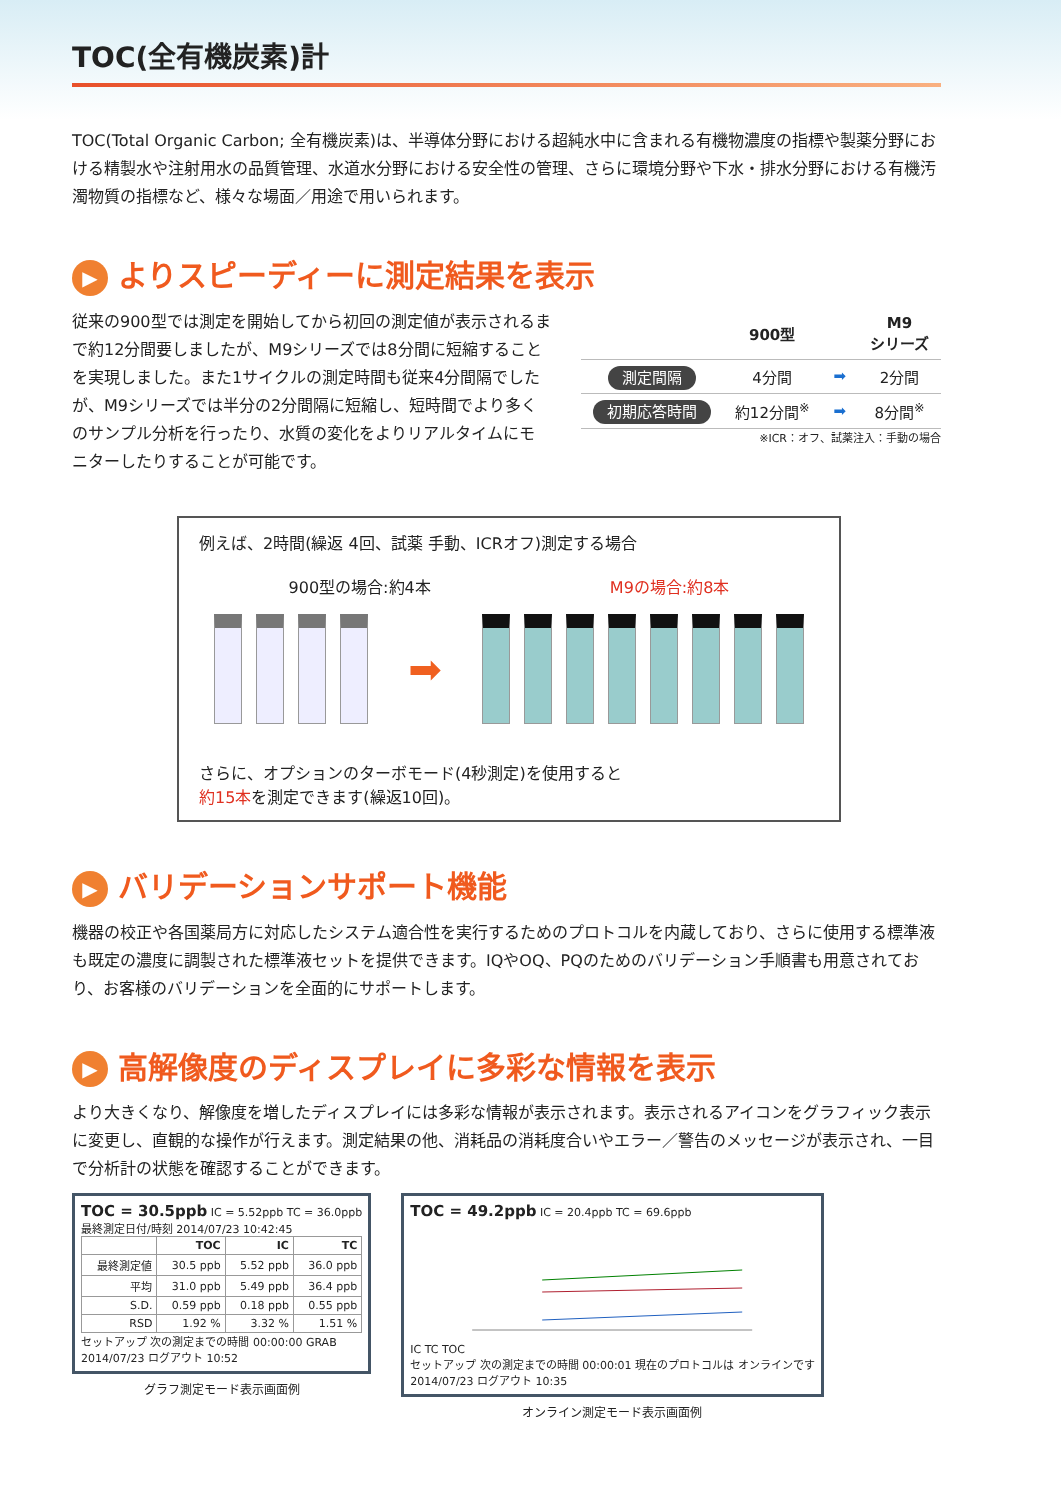TOC(全有機炭素)計
TOC(Total Organic Carbon; 全有機炭素)は、半導体分野における超純水中に含まれる有機物濃度の指標や製薬分野における精製水や注射用水の品質管理、水道水分野における安全性の管理、さらに環境分野や下水・排水分野における有機汚濁物質の指標など、様々な場面／用途で用いられます。
▶ よりスピーディーに測定結果を表示
従来の900型では測定を開始してから初回の測定値が表示されるまで約12分間要しましたが、M9シリーズでは8分間に短縮することを実現しました。また1サイクルの測定時間も従来4分間隔でしたが、M9シリーズでは半分の2分間隔に短縮し、短時間でより多くのサンプル分析を行ったり、水質の変化をよりリアルタイムにモニターしたりすることが可能です。
| | 900型 | | M9 シリーズ |
| --- | --- | --- | --- |
| 測定間隔 | 4分間 | ➡ | 2分間 |
| 初期応答時間 | 約12分間<sup>※</sup> | ➡ | 8分間<sup>※</sup> |
※ICR：オフ、試薬注入：手動の場合
例えば、2時間(繰返 4回、試薬 手動、ICRオフ)測定する場合
900型の場合:約4本 M9の場合:約8本
➡
さらに、オプションのターボモード(4秒測定)を使用すると
約15本を測定できます(繰返10回)。
▶ バリデーションサポート機能
機器の校正や各国薬局方に対応したシステム適合性を実行するためのプロトコルを内蔵しており、さらに使用する標準液も既定の濃度に調製された標準液セットを提供できます。IQやOQ、PQのためのバリデーション手順書も用意されており、お客様のバリデーションを全面的にサポートします。
▶ 高解像度のディスプレイに多彩な情報を表示
より大きくなり、解像度を増したディスプレイには多彩な情報が表示されます。表示されるアイコンをグラフィック表示に変更し、直観的な操作が行えます。測定結果の他、消耗品の消耗度合いやエラー／警告のメッセージが表示され、一目で分析計の状態を確認することができます。
TOC = 30.5ppb IC = 5.52ppb TC = 36.0ppb
最終測定日付/時刻 2014/07/23 10:42:45
| | TOC | IC | TC |
| --- | --- | --- | --- |
| 最終測定値 | 30.5 ppb | 5.52 ppb | 36.0 ppb |
| 平均 | 31.0 ppb | 5.49 ppb | 36.4 ppb |
| S.D. | 0.59 ppb | 0.18 ppb | 0.55 ppb |
| RSD | 1.92 % | 3.32 % | 1.51 % |
セットアップ 次の測定までの時間 00:00:00 GRAB
2014/07/23 ログアウト 10:52
グラフ測定モード表示画面例
TOC = 49.2ppb IC = 20.4ppb TC = 69.6ppb
IC TC TOC
セットアップ 次の測定までの時間 00:00:01 現在のプロトコルは オンラインです
2014/07/23 ログアウト 10:35
オンライン測定モード表示画面例